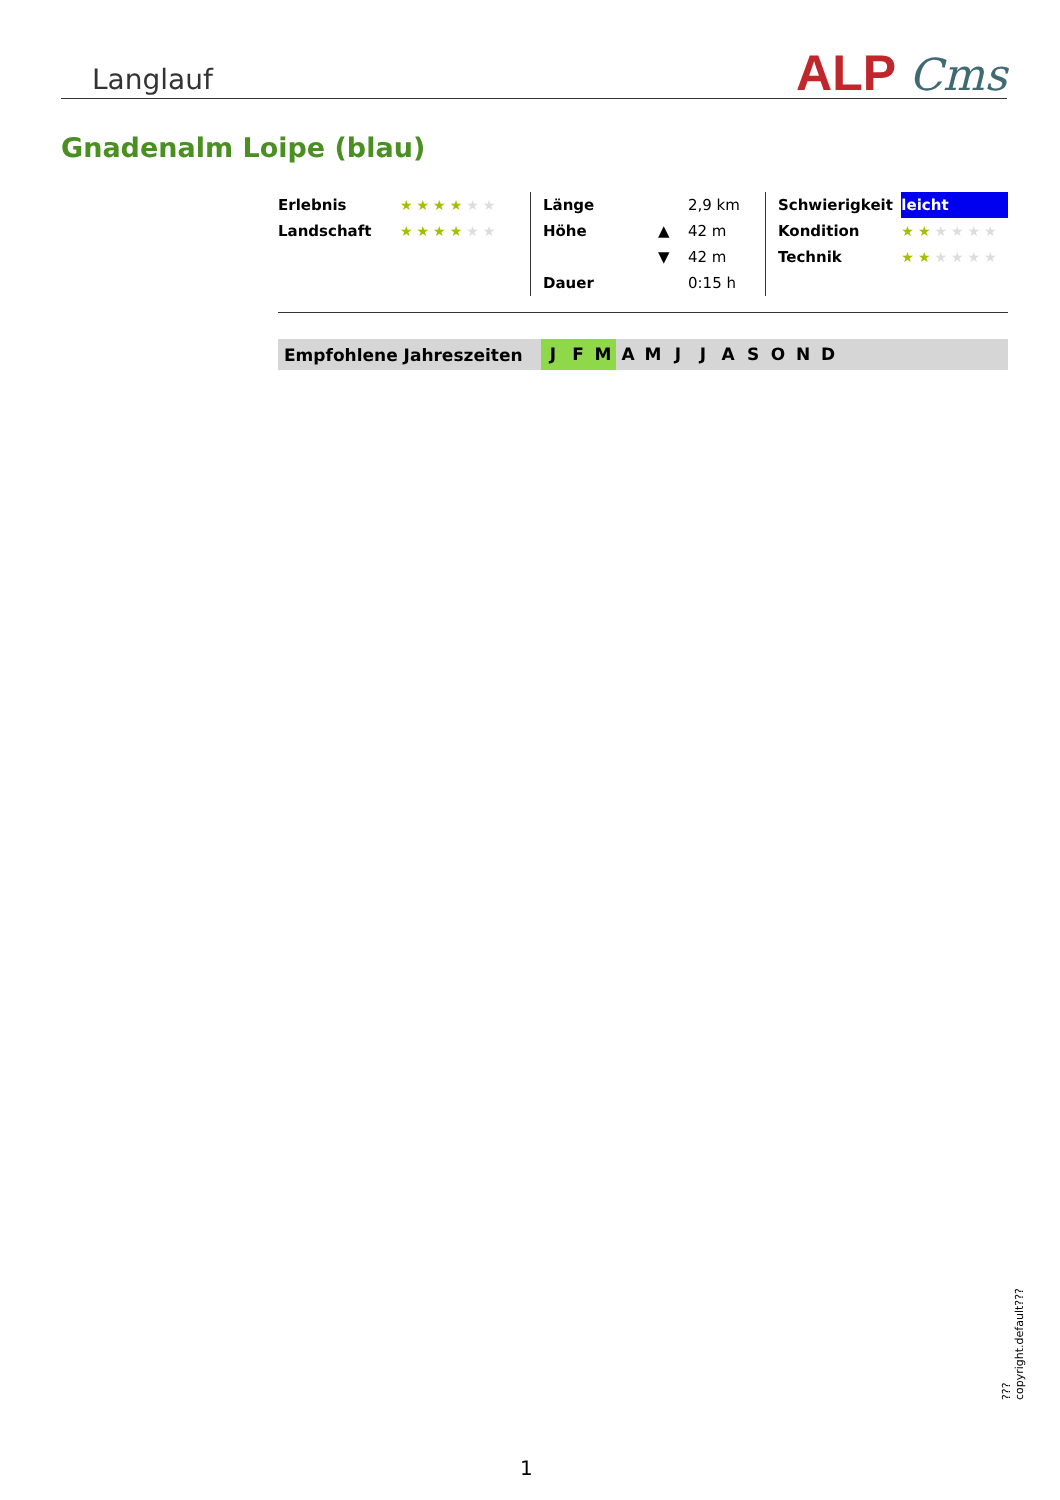Langlauf
ALP Cms
Gnadenalm Loipe (blau)
| Erlebnis | ★★★★ ★★ |
| Landschaft | ★★★★ ★★ |
| Länge | | 2,9 km |
| Höhe | ▲ | 42 m |
| | ▼ | 42 m |
| Dauer | | 0:15 h |
| Schwierigkeit | leicht |
| Kondition | ★★ ★★★★ |
| Technik | ★★ ★★★★ |
Empfohlene Jahreszeiten J F M A M J J A S O N D
???copyright.default???
1